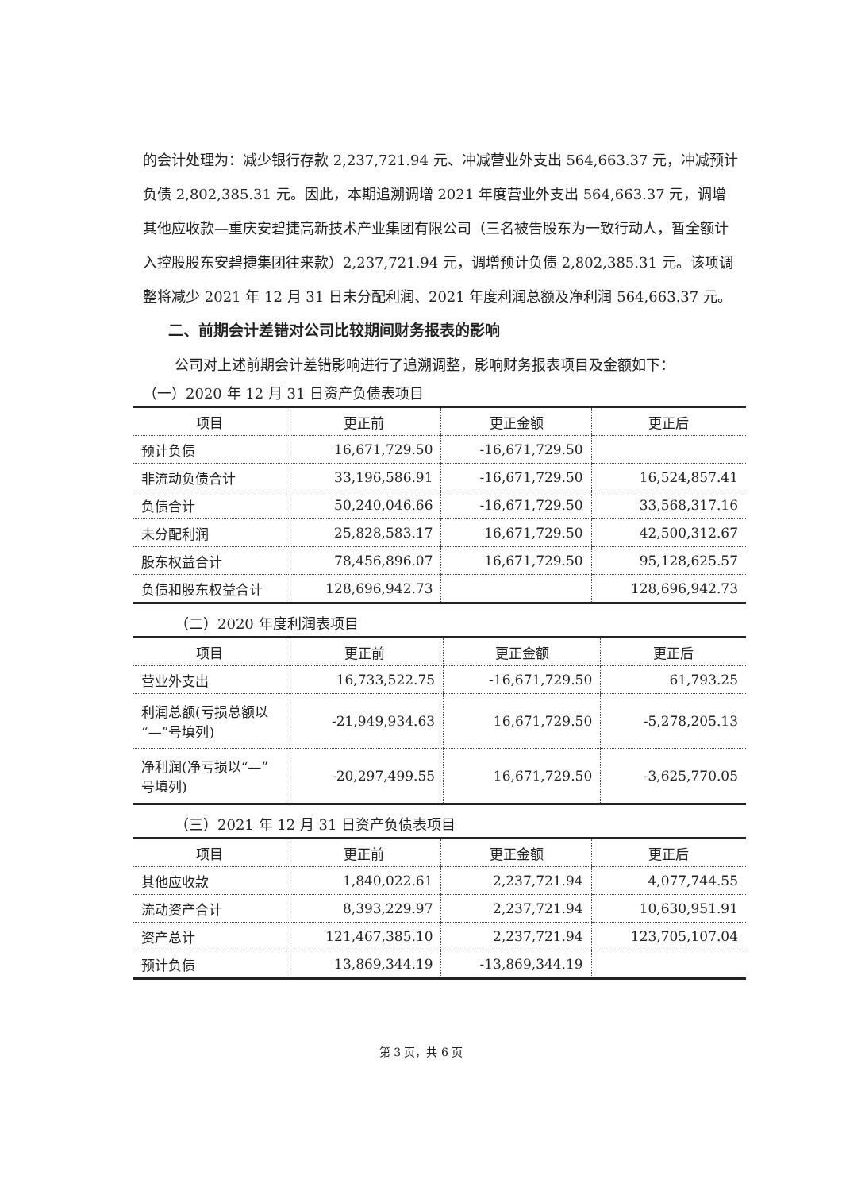的会计处理为：减少银行存款 2,237,721.94 元、冲减营业外支出 564,663.37 元，冲减预计负债 2,802,385.31 元。因此，本期追溯调增 2021 年度营业外支出 564,663.37 元，调增其他应收款—重庆安碧捷高新技术产业集团有限公司（三名被告股东为一致行动人，暂全额计入控股股东安碧捷集团往来款）2,237,721.94 元，调增预计负债 2,802,385.31 元。该项调整将减少 2021 年 12 月 31 日未分配利润、2021 年度利润总额及净利润 564,663.37 元。
二、前期会计差错对公司比较期间财务报表的影响
公司对上述前期会计差错影响进行了追溯调整，影响财务报表项目及金额如下：
（一）2020 年 12 月 31 日资产负债表项目
| 项目 | 更正前 | 更正金额 | 更正后 |
| --- | --- | --- | --- |
| 预计负债 | 16,671,729.50 | -16,671,729.50 | |
| 非流动负债合计 | 33,196,586.91 | -16,671,729.50 | 16,524,857.41 |
| 负债合计 | 50,240,046.66 | -16,671,729.50 | 33,568,317.16 |
| 未分配利润 | 25,828,583.17 | 16,671,729.50 | 42,500,312.67 |
| 股东权益合计 | 78,456,896.07 | 16,671,729.50 | 95,128,625.57 |
| 负债和股东权益合计 | 128,696,942.73 | | 128,696,942.73 |
（二）2020 年度利润表项目
| 项目 | 更正前 | 更正金额 | 更正后 |
| --- | --- | --- | --- |
| 营业外支出 | 16,733,522.75 | -16,671,729.50 | 61,793.25 |
| 利润总额(亏损总额以“—”号填列) | -21,949,934.63 | 16,671,729.50 | -5,278,205.13 |
| 净利润(净亏损以“—”号填列) | -20,297,499.55 | 16,671,729.50 | -3,625,770.05 |
（三）2021 年 12 月 31 日资产负债表项目
| 项目 | 更正前 | 更正金额 | 更正后 |
| --- | --- | --- | --- |
| 其他应收款 | 1,840,022.61 | 2,237,721.94 | 4,077,744.55 |
| 流动资产合计 | 8,393,229.97 | 2,237,721.94 | 10,630,951.91 |
| 资产总计 | 121,467,385.10 | 2,237,721.94 | 123,705,107.04 |
| 预计负债 | 13,869,344.19 | -13,869,344.19 | |
第 3 页，共 6 页